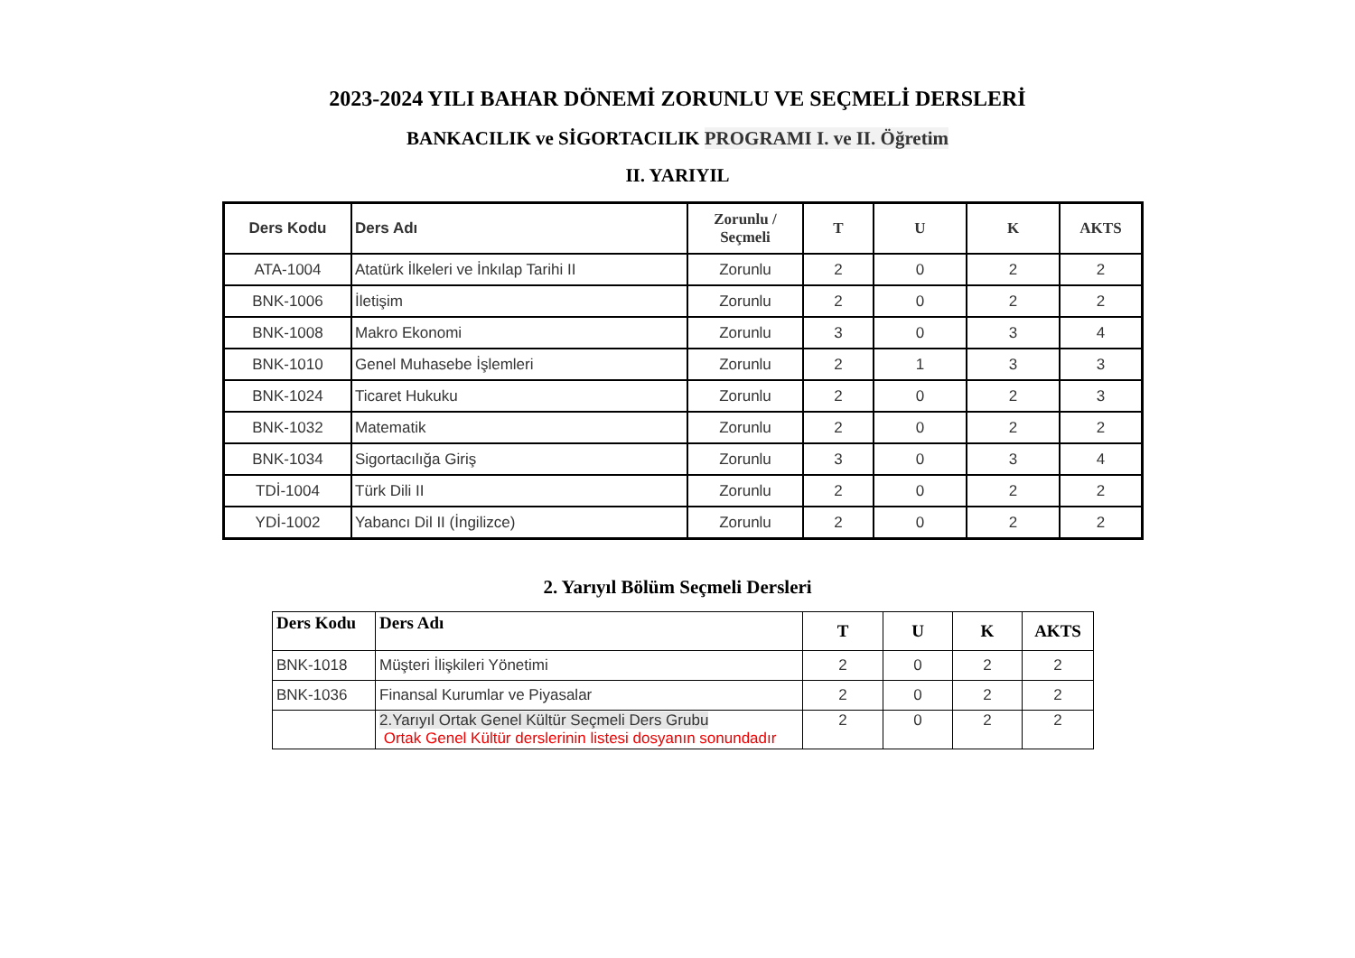2023-2024 YILI BAHAR DÖNEMİ ZORUNLU VE SEÇMELİ DERSLERİ
BANKACILIK ve SİGORTACILIK PROGRAMI I. ve II. Öğretim
II. YARIYIL
| Ders Kodu | Ders Adı | Zorunlu / Seçmeli | T | U | K | AKTS |
| --- | --- | --- | --- | --- | --- | --- |
| ATA-1004 | Atatürk İlkeleri ve İnkılap Tarihi II | Zorunlu | 2 | 0 | 2 | 2 |
| BNK-1006 | İletişim | Zorunlu | 2 | 0 | 2 | 2 |
| BNK-1008 | Makro Ekonomi | Zorunlu | 3 | 0 | 3 | 4 |
| BNK-1010 | Genel Muhasebe İşlemleri | Zorunlu | 2 | 1 | 3 | 3 |
| BNK-1024 | Ticaret Hukuku | Zorunlu | 2 | 0 | 2 | 3 |
| BNK-1032 | Matematik | Zorunlu | 2 | 0 | 2 | 2 |
| BNK-1034 | Sigortacılığa Giriş | Zorunlu | 3 | 0 | 3 | 4 |
| TDİ-1004 | Türk Dili II | Zorunlu | 2 | 0 | 2 | 2 |
| YDİ-1002 | Yabancı Dil II (İngilizce) | Zorunlu | 2 | 0 | 2 | 2 |
2. Yarıyıl Bölüm Seçmeli Dersleri
| Ders Kodu | Ders Adı | T | U | K | AKTS |
| --- | --- | --- | --- | --- | --- |
| BNK-1018 | Müşteri İlişkileri Yönetimi | 2 | 0 | 2 | 2 |
| BNK-1036 | Finansal Kurumlar ve Piyasalar | 2 | 0 | 2 | 2 |
| | 2.Yarıyıl Ortak Genel Kültür Seçmeli Ders Grubu Ortak Genel Kültür derslerinin listesi dosyanın sonundadır | 2 | 0 | 2 | 2 |